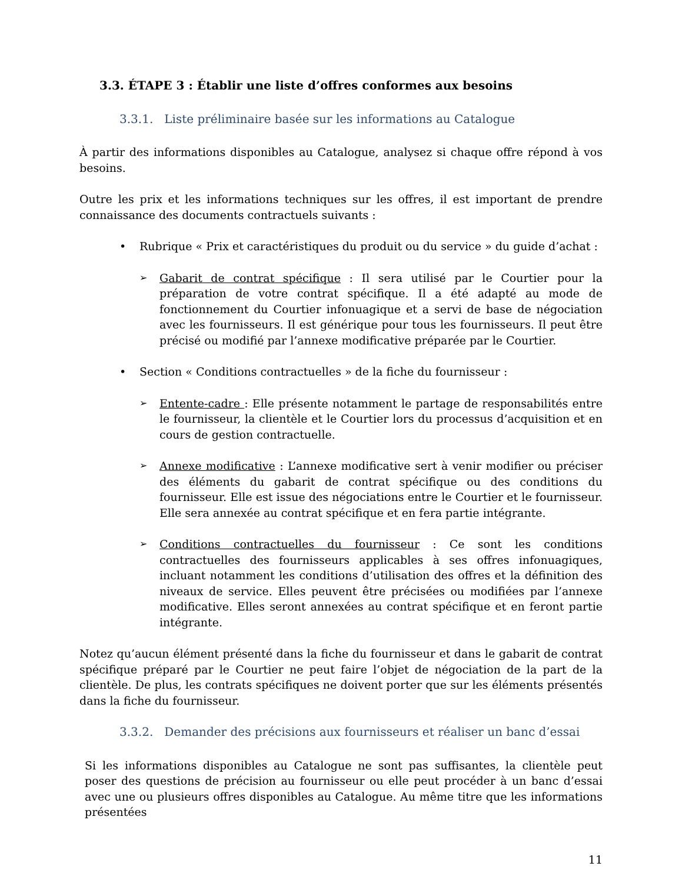3.3. ÉTAPE 3 : Établir une liste d’offres conformes aux besoins
3.3.1. Liste préliminaire basée sur les informations au Catalogue
À partir des informations disponibles au Catalogue, analysez si chaque offre répond à vos besoins.
Outre les prix et les informations techniques sur les offres, il est important de prendre connaissance des documents contractuels suivants :
• Rubrique « Prix et caractéristiques du produit ou du service » du guide d’achat :
➢
Gabarit de contrat spécifique : Il sera utilisé par le Courtier pour la préparation de votre contrat spécifique. Il a été adapté au mode de fonctionnement du Courtier infonuagique et a servi de base de négociation avec les fournisseurs. Il est générique pour tous les fournisseurs. Il peut être précisé ou modifié par l’annexe modificative préparée par le Courtier.
• Section « Conditions contractuelles » de la fiche du fournisseur :
➢
Entente-cadre : Elle présente notamment le partage de responsabilités entre le fournisseur, la clientèle et le Courtier lors du processus d’acquisition et en cours de gestion contractuelle.
➢
Annexe modificative : L’annexe modificative sert à venir modifier ou préciser des éléments du gabarit de contrat spécifique ou des conditions du fournisseur. Elle est issue des négociations entre le Courtier et le fournisseur. Elle sera annexée au contrat spécifique et en fera partie intégrante.
➢
Conditions contractuelles du fournisseur : Ce sont les conditions contractuelles des fournisseurs applicables à ses offres infonuagiques, incluant notamment les conditions d’utilisation des offres et la définition des niveaux de service. Elles peuvent être précisées ou modifiées par l’annexe modificative. Elles seront annexées au contrat spécifique et en feront partie intégrante.
Notez qu’aucun élément présenté dans la fiche du fournisseur et dans le gabarit de contrat spécifique préparé par le Courtier ne peut faire l’objet de négociation de la part de la clientèle. De plus, les contrats spécifiques ne doivent porter que sur les éléments présentés dans la fiche du fournisseur.
3.3.2. Demander des précisions aux fournisseurs et réaliser un banc d’essai
Si les informations disponibles au Catalogue ne sont pas suffisantes, la clientèle peut poser des questions de précision au fournisseur ou elle peut procéder à un banc d’essai avec une ou plusieurs offres disponibles au Catalogue. Au même titre que les informations présentées
11